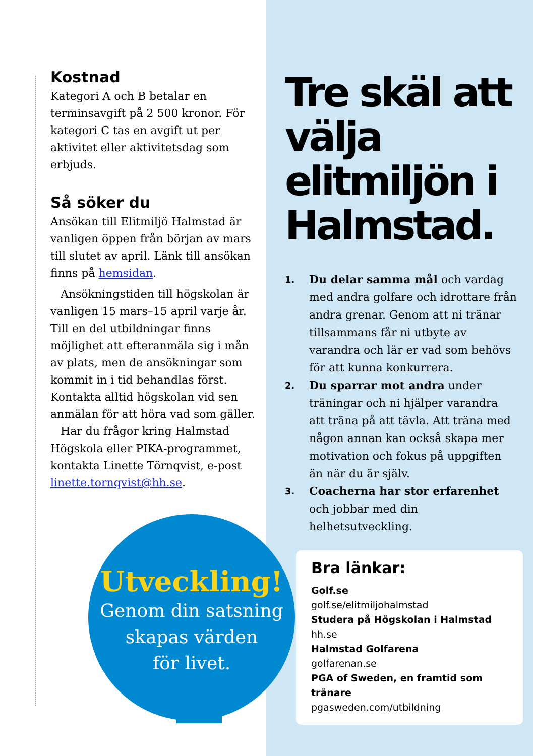Kostnad
Kategori A och B betalar en terminsavgift på 2 500 kronor. För kategori C tas en avgift ut per aktivitet eller aktivitetsdag som erbjuds.
Så söker du
Ansökan till Elitmiljö Halmstad är vanligen öppen från början av mars till slutet av april. Länk till ansökan finns på hemsidan.
Ansökningstiden till högskolan är vanligen 15 mars–15 april varje år. Till en del utbildningar finns möjlighet att efteranmäla sig i mån av plats, men de ansökningar som kommit in i tid behandlas först. Kontakta alltid högskolan vid sen anmälan för att höra vad som gäller.
Har du frågor kring Halmstad Högskola eller PIKA-programmet, kontakta Linette Törnqvist, e-post linette.tornqvist@hh.se.
Tre skäl att välja elitmiljön i Halmstad.
1.
Du delar samma mål och vardag med andra golfare och idrottare från andra grenar. Genom att ni tränar tillsammans får ni utbyte av varandra och lär er vad som behövs för att kunna konkurrera.
2.
Du sparrar mot andra under träningar och ni hjälper varandra att träna på att tävla. Att träna med någon annan kan också skapa mer motivation och fokus på uppgiften än när du är själv.
3.
Coacherna har stor erfarenhet och jobbar med din helhetsutveckling.
Bra länkar:
Golf.se
golf.se/elitmiljohalmstad
Studera på Högskolan i Halmstad
hh.se
Halmstad Golfarena
golfarenan.se
PGA of Sweden, en framtid som tränare
pgasweden.com/utbildning
Utveckling!
Genom din satsning
skapas värden
för livet.